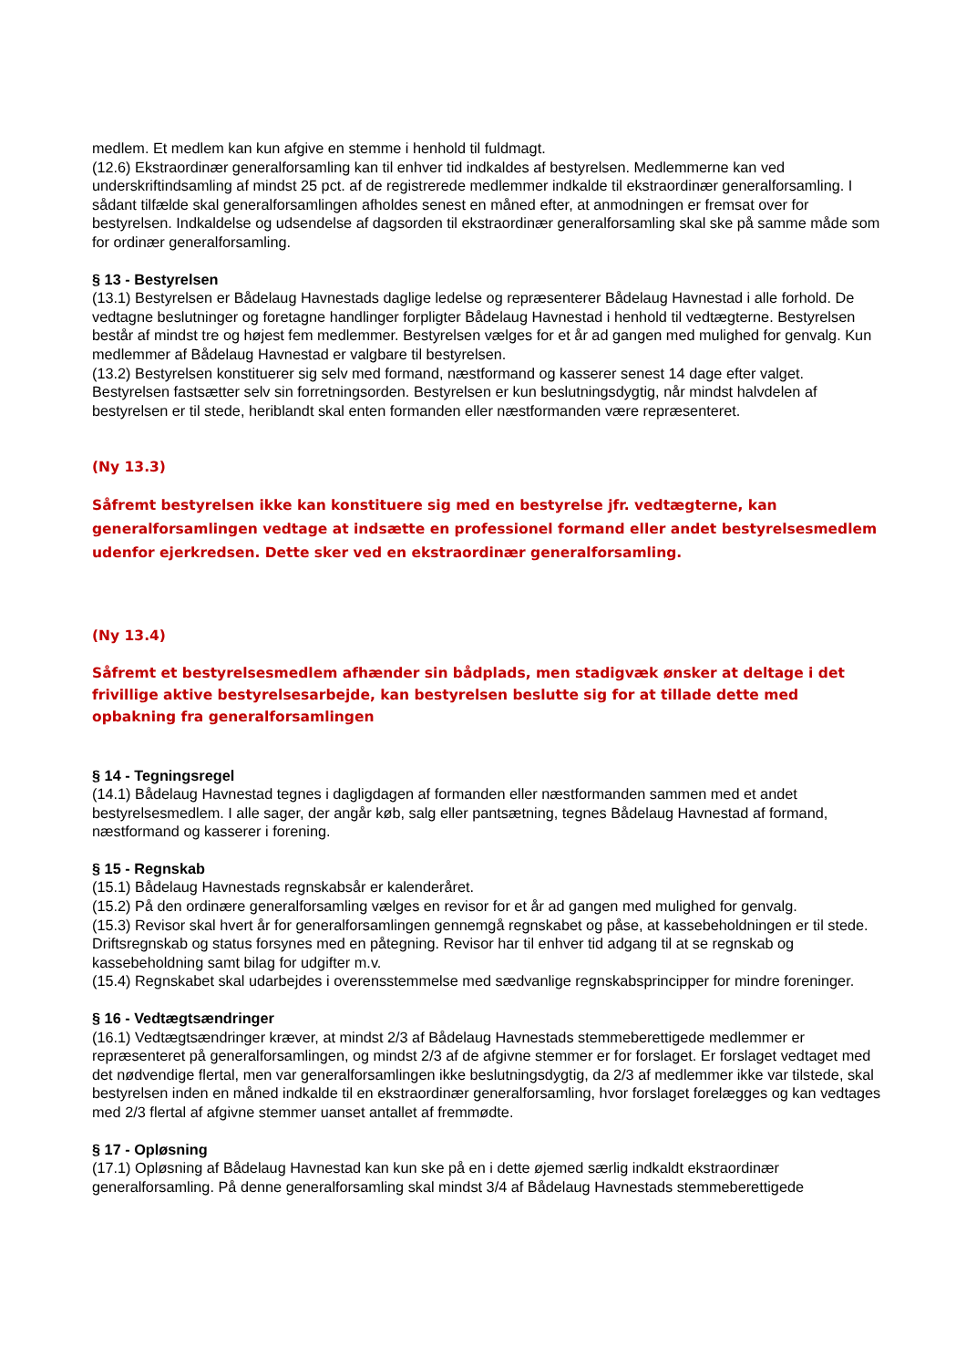medlem. Et medlem kan kun afgive en stemme i henhold til fuldmagt.
(12.6) Ekstraordinær generalforsamling kan til enhver tid indkaldes af bestyrelsen. Medlemmerne kan ved underskriftindsamling af mindst 25 pct. af de registrerede medlemmer indkalde til ekstraordinær generalforsamling. I sådant tilfælde skal generalforsamlingen afholdes senest en måned efter, at anmodningen er fremsat over for bestyrelsen. Indkaldelse og udsendelse af dagsorden til ekstraordinær generalforsamling skal ske på samme måde som for ordinær generalforsamling.
§ 13 - Bestyrelsen
(13.1) Bestyrelsen er Bådelaug Havnestads daglige ledelse og repræsenterer Bådelaug Havnestad i alle forhold. De vedtagne beslutninger og foretagne handlinger forpligter Bådelaug Havnestad i henhold til vedtægterne. Bestyrelsen består af mindst tre og højest fem medlemmer. Bestyrelsen vælges for et år ad gangen med mulighed for genvalg. Kun medlemmer af Bådelaug Havnestad er valgbare til bestyrelsen.
(13.2) Bestyrelsen konstituerer sig selv med formand, næstformand og kasserer senest 14 dage efter valget. Bestyrelsen fastsætter selv sin forretningsorden. Bestyrelsen er kun beslutningsdygtig, når mindst halvdelen af bestyrelsen er til stede, heriblandt skal enten formanden eller næstformanden være repræsenteret.
(Ny 13.3)
Såfremt bestyrelsen ikke kan konstituere sig med en bestyrelse jfr. vedtægterne, kan generalforsamlingen vedtage at indsætte en professionel formand eller andet bestyrelsesmedlem udenfor ejerkredsen. Dette sker ved en ekstraordinær generalforsamling.
(Ny 13.4)
Såfremt et bestyrelsesmedlem afhænder sin bådplads, men stadigvæk ønsker at deltage i det frivillige aktive bestyrelsesarbejde, kan bestyrelsen beslutte sig for at tillade dette med opbakning fra generalforsamlingen
§ 14 - Tegningsregel
(14.1) Bådelaug Havnestad tegnes i dagligdagen af formanden eller næstformanden sammen med et andet bestyrelsesmedlem. I alle sager, der angår køb, salg eller pantsætning, tegnes Bådelaug Havnestad af formand, næstformand og kasserer i forening.
§ 15 - Regnskab
(15.1) Bådelaug Havnestads regnskabsår er kalenderåret.
(15.2) På den ordinære generalforsamling vælges en revisor for et år ad gangen med mulighed for genvalg.
(15.3) Revisor skal hvert år for generalforsamlingen gennemgå regnskabet og påse, at kassebeholdningen er til stede. Driftsregnskab og status forsynes med en påtegning. Revisor har til enhver tid adgang til at se regnskab og kassebeholdning samt bilag for udgifter m.v.
(15.4) Regnskabet skal udarbejdes i overensstemmelse med sædvanlige regnskabsprincipper for mindre foreninger.
§ 16 - Vedtægtsændringer
(16.1) Vedtægtsændringer kræver, at mindst 2/3 af Bådelaug Havnestads stemmeberettigede medlemmer er repræsenteret på generalforsamlingen, og mindst 2/3 af de afgivne stemmer er for forslaget. Er forslaget vedtaget med det nødvendige flertal, men var generalforsamlingen ikke beslutningsdygtig, da 2/3 af medlemmer ikke var tilstede, skal bestyrelsen inden en måned indkalde til en ekstraordinær generalforsamling, hvor forslaget forelægges og kan vedtages med 2/3 flertal af afgivne stemmer uanset antallet af fremmødte.
§ 17 - Opløsning
(17.1) Opløsning af Bådelaug Havnestad kan kun ske på en i dette øjemed særlig indkaldt ekstraordinær generalforsamling. På denne generalforsamling skal mindst 3/4 af Bådelaug Havnestads stemmeberettigede